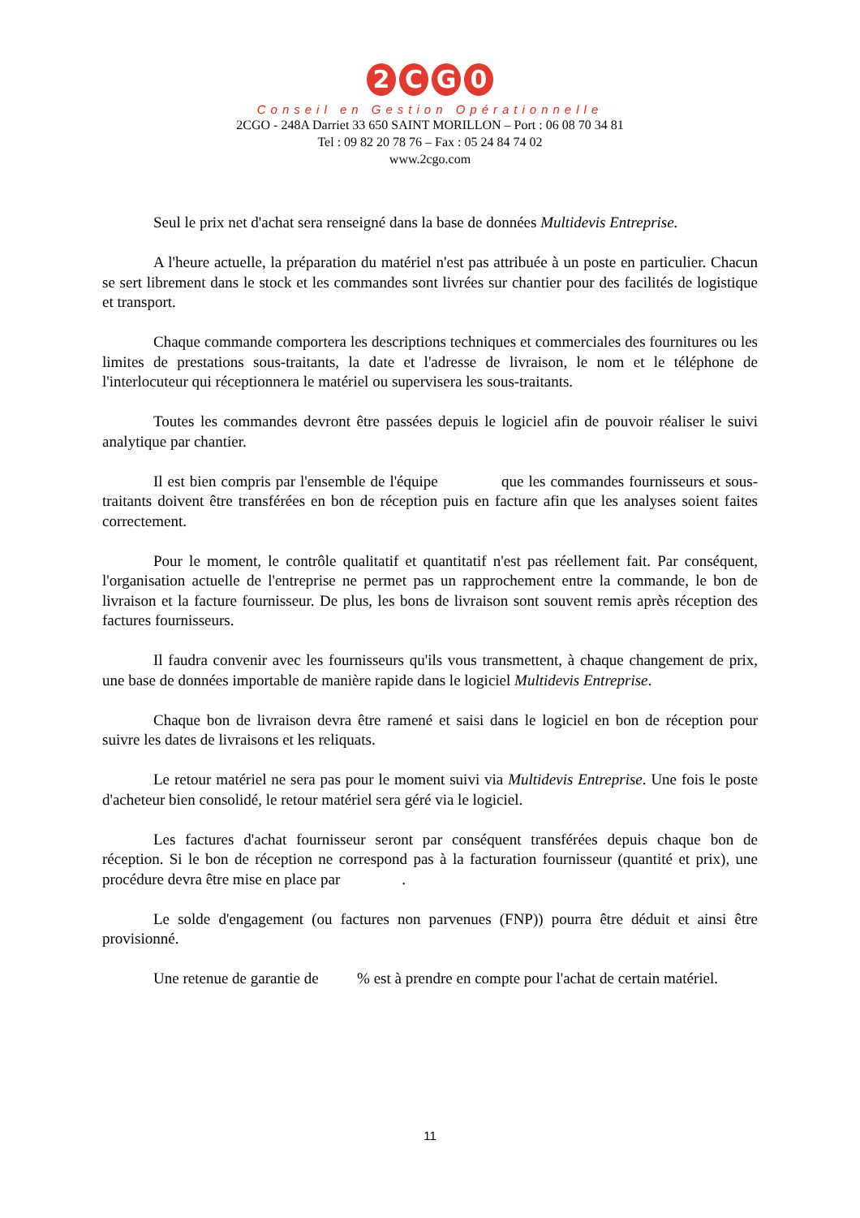2 CG 0
Conseil en Gestion Opérationnelle
2CGO - 248A Darriet 33 650 SAINT MORILLON – Port : 06 08 70 34 81
Tel : 09 82 20 78 76 – Fax : 05 24 84 74 02
www.2cgo.com
Seul le prix net d'achat sera renseigné dans la base de données Multidevis Entreprise.
A l'heure actuelle, la préparation du matériel n'est pas attribuée à un poste en particulier. Chacun se sert librement dans le stock et les commandes sont livrées sur chantier pour des facilités de logistique et transport.
Chaque commande comportera les descriptions techniques et commerciales des fournitures ou les limites de prestations sous-traitants, la date et l'adresse de livraison, le nom et le téléphone de l'interlocuteur qui réceptionnera le matériel ou supervisera les sous-traitants.
Toutes les commandes devront être passées depuis le logiciel afin de pouvoir réaliser le suivi analytique par chantier.
Il est bien compris par l'ensemble de l'équipe que les commandes fournisseurs et sous-traitants doivent être transférées en bon de réception puis en facture afin que les analyses soient faites correctement.
Pour le moment, le contrôle qualitatif et quantitatif n'est pas réellement fait. Par conséquent, l'organisation actuelle de l'entreprise ne permet pas un rapprochement entre la commande, le bon de livraison et la facture fournisseur. De plus, les bons de livraison sont souvent remis après réception des factures fournisseurs.
Il faudra convenir avec les fournisseurs qu'ils vous transmettent, à chaque changement de prix, une base de données importable de manière rapide dans le logiciel Multidevis Entreprise.
Chaque bon de livraison devra être ramené et saisi dans le logiciel en bon de réception pour suivre les dates de livraisons et les reliquats.
Le retour matériel ne sera pas pour le moment suivi via Multidevis Entreprise. Une fois le poste d'acheteur bien consolidé, le retour matériel sera géré via le logiciel.
Les factures d'achat fournisseur seront par conséquent transférées depuis chaque bon de réception. Si le bon de réception ne correspond pas à la facturation fournisseur (quantité et prix), une procédure devra être mise en place par .
Le solde d'engagement (ou factures non parvenues (FNP)) pourra être déduit et ainsi être provisionné.
Une retenue de garantie de % est à prendre en compte pour l'achat de certain matériel.
11